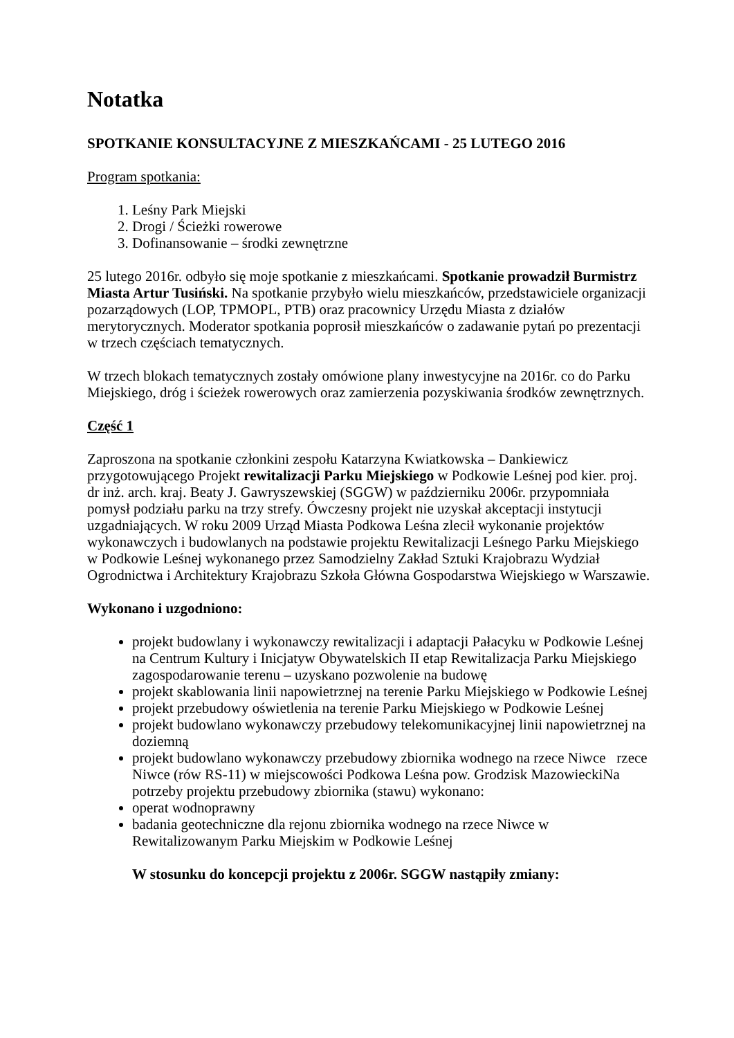Notatka
SPOTKANIE KONSULTACYJNE Z MIESZKAŃCAMI - 25 LUTEGO 2016
Program spotkania:
1. Leśny Park Miejski
2. Drogi / Ścieżki rowerowe
3. Dofinansowanie – środki zewnętrzne
25 lutego 2016r. odbyło się moje spotkanie z mieszkańcami. Spotkanie prowadził Burmistrz Miasta Artur Tusiński. Na spotkanie przybyło wielu mieszkańców, przedstawiciele organizacji pozarządowych (LOP, TPMOPL, PTB) oraz pracownicy Urzędu Miasta z działów merytorycznych. Moderator spotkania poprosił mieszkańców o zadawanie pytań po prezentacji w trzech częściach tematycznych.
W trzech blokach tematycznych zostały omówione plany inwestycyjne na 2016r. co do Parku Miejskiego, dróg i ścieżek rowerowych oraz zamierzenia pozyskiwania środków zewnętrznych.
Część 1
Zaproszona na spotkanie członkini zespołu Katarzyna Kwiatkowska – Dankiewicz przygotowującego Projekt rewitalizacji Parku Miejskiego w Podkowie Leśnej pod kier. proj. dr inż. arch. kraj. Beaty J. Gawryszewskiej (SGGW) w październiku 2006r. przypomniała pomysł podziału parku na trzy strefy. Ówczesny projekt nie uzyskał akceptacji instytucji uzgadniających. W roku 2009 Urząd Miasta Podkowa Leśna zlecił wykonanie projektów wykonawczych i budowlanych na podstawie projektu Rewitalizacji Leśnego Parku Miejskiego w Podkowie Leśnej wykonanego przez Samodzielny Zakład Sztuki Krajobrazu Wydział Ogrodnictwa i Architektury Krajobrazu Szkoła Główna Gospodarstwa Wiejskiego w Warszawie.
Wykonano i uzgodniono:
projekt budowlany i wykonawczy rewitalizacji i adaptacji Pałacyku w Podkowie Leśnej na Centrum Kultury i Inicjatyw Obywatelskich II etap Rewitalizacja Parku Miejskiego zagospodarowanie terenu – uzyskano pozwolenie na budowę
projekt skablowania linii napowietrznej na terenie Parku Miejskiego w Podkowie Leśnej
projekt przebudowy oświetlenia na terenie Parku Miejskiego w Podkowie Leśnej
projekt budowlano wykonawczy przebudowy telekomunikacyjnej linii napowietrznej na doziemną
projekt budowlano wykonawczy przebudowy zbiornika wodnego na rzece Niwce rzece Niwce (rów RS-11) w miejscowości Podkowa Leśna pow. Grodzisk MazowieckiNa potrzeby projektu przebudowy zbiornika (stawu) wykonano:
operat wodnoprawny
badania geotechniczne dla rejonu zbiornika wodnego na rzece Niwce w Rewitalizowanym Parku Miejskim w Podkowie Leśnej
W stosunku do koncepcji projektu z 2006r. SGGW nastąpiły zmiany: